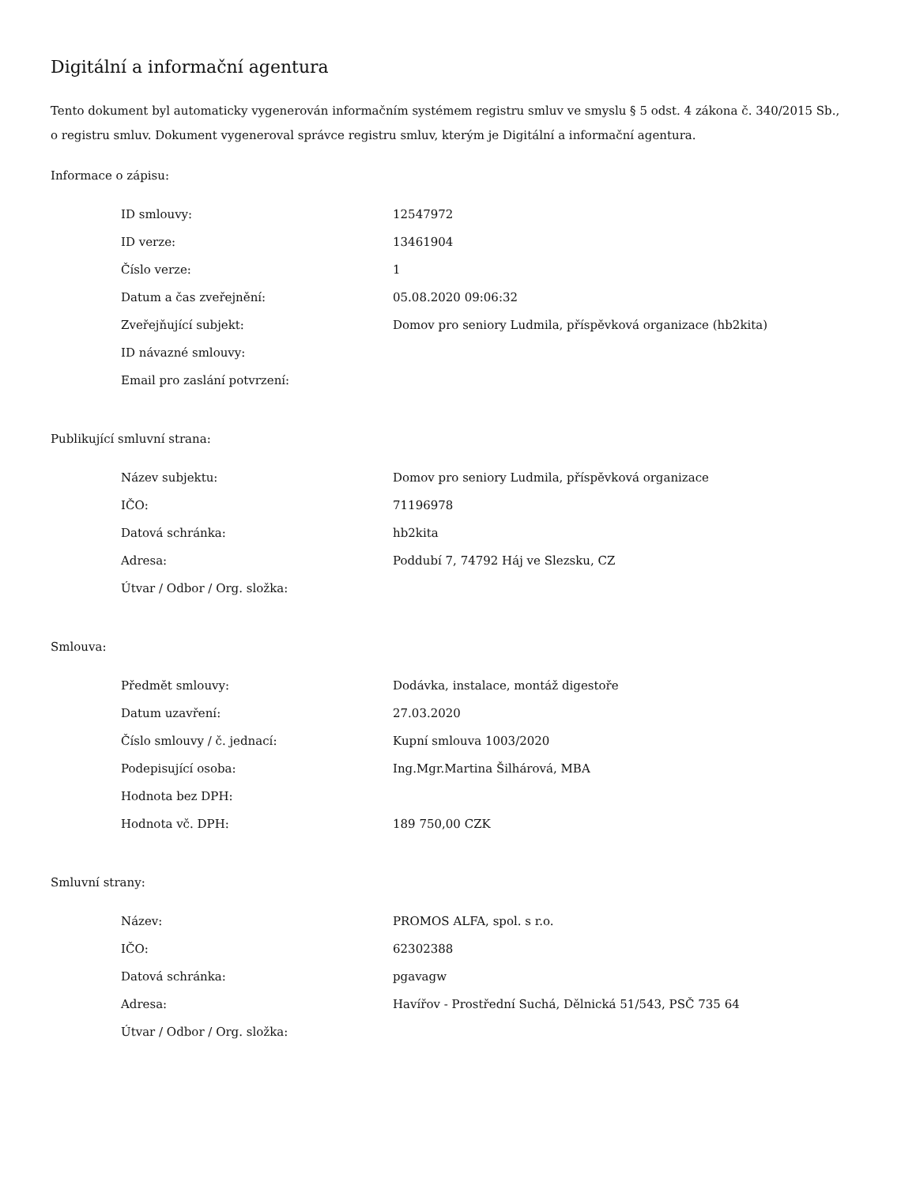Digitální a informační agentura
Tento dokument byl automaticky vygenerován informačním systémem registru smluv ve smyslu § 5 odst. 4 zákona č. 340/2015 Sb., o registru smluv. Dokument vygeneroval správce registru smluv, kterým je Digitální a informační agentura.
Informace o zápisu:
| ID smlouvy: | 12547972 |
| ID verze: | 13461904 |
| Číslo verze: | 1 |
| Datum a čas zveřejnění: | 05.08.2020 09:06:32 |
| Zveřejňující subjekt: | Domov pro seniory Ludmila, příspěvková organizace (hb2kita) |
| ID návazné smlouvy: | |
| Email pro zaslání potvrzení: | |
Publikující smluvní strana:
| Název subjektu: | Domov pro seniory Ludmila, příspěvková organizace |
| IČO: | 71196978 |
| Datová schránka: | hb2kita |
| Adresa: | Poddubí 7, 74792 Háj ve Slezsku, CZ |
| Útvar / Odbor / Org. složka: | |
Smlouva:
| Předmět smlouvy: | Dodávka, instalace, montáž digestoře |
| Datum uzavření: | 27.03.2020 |
| Číslo smlouvy / č. jednací: | Kupní smlouva 1003/2020 |
| Podepisující osoba: | Ing.Mgr.Martina Šilhárová, MBA |
| Hodnota bez DPH: | |
| Hodnota vč. DPH: | 189 750,00 CZK |
Smluvní strany:
| Název: | PROMOS ALFA, spol. s r.o. |
| IČO: | 62302388 |
| Datová schránka: | pgavagw |
| Adresa: | Havířov - Prostřední Suchá, Dělnická 51/543, PSČ 735 64 |
| Útvar / Odbor / Org. složka: | |